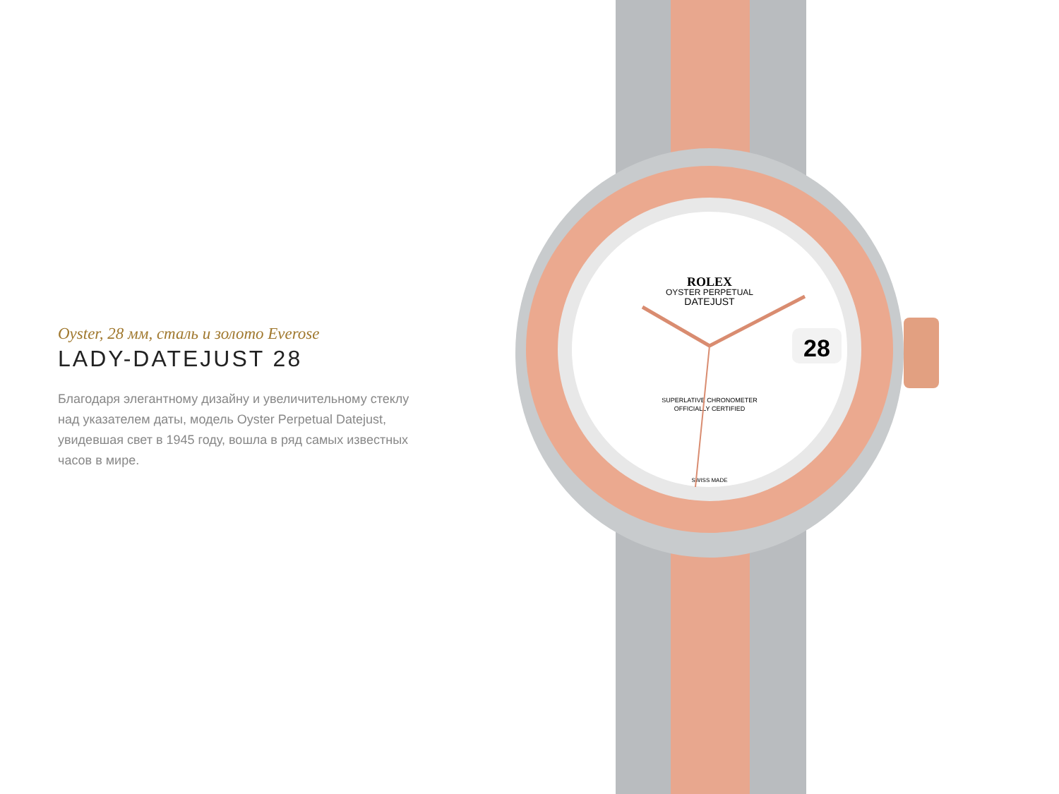Oyster, 28 мм, сталь и золото Everose
LADY-DATEJUST 28
Благодаря элегантному дизайну и увеличительному стеклу над указателем даты, модель Oyster Perpetual Datejust, увидевшая свет в 1945 году, вошла в ряд самых известных часов в мире.
ROLEX
OYSTER PERPETUAL
DATEJUST
28
SUPERLATIVE CHRONOMETER
OFFICIALLY CERTIFIED
SWISS MADE